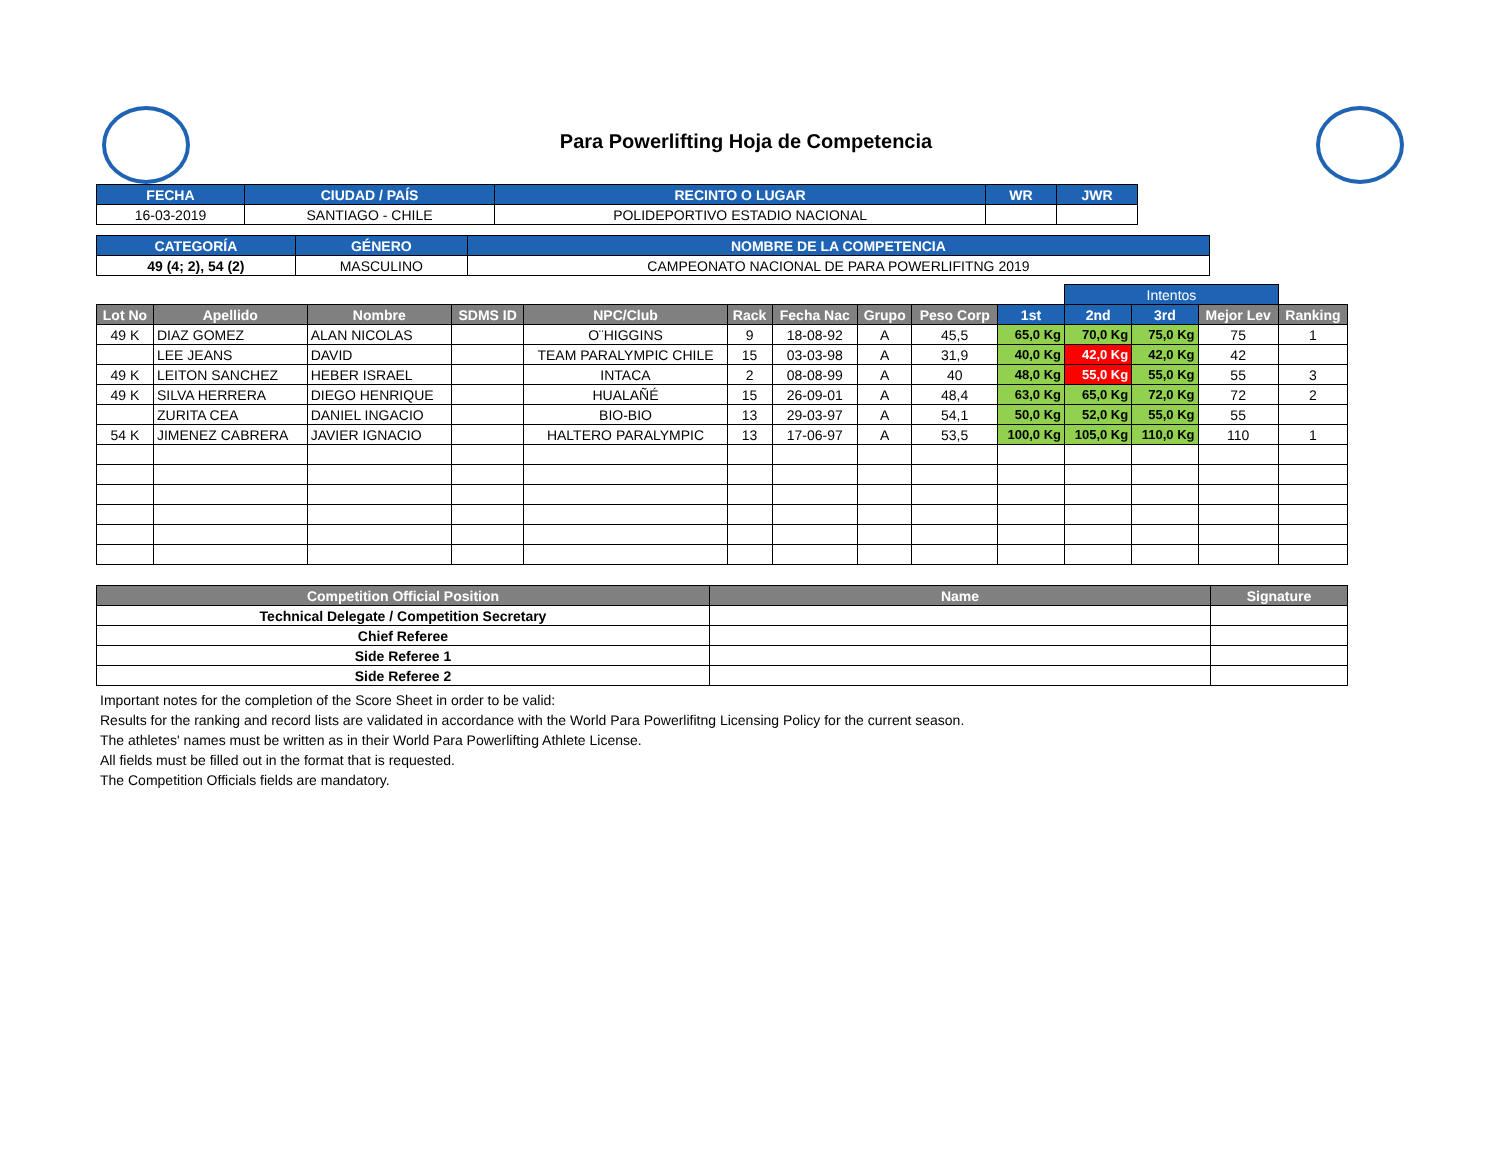Para Powerlifting Hoja de Competencia
| FECHA | CIUDAD / PAÍS | RECINTO O LUGAR | WR | JWR |
| --- | --- | --- | --- | --- |
| 16-03-2019 | SANTIAGO - CHILE | POLIDEPORTIVO ESTADIO NACIONAL | | |
| CATEGORÍA | GÉNERO | NOMBRE DE LA COMPETENCIA |
| --- | --- | --- |
| 49 (4; 2), 54 (2) | MASCULINO | CAMPEONATO NACIONAL DE PARA POWERLIFITNG 2019 |
| | | | | | | | | | | Intentos | | | |
| Lot No | Apellido | Nombre | SDMS ID | NPC/Club | Rack | Fecha Nac | Grupo | Peso Corp | 1st | 2nd | 3rd | Mejor Lev | Ranking |
| 49 K | DIAZ GOMEZ | ALAN NICOLAS | | O¨HIGGINS | 9 | 18-08-92 | A | 45,5 | 65,0 Kg | 70,0 Kg | 75,0 Kg | 75 | 1 |
| | LEE JEANS | DAVID | | TEAM PARALYMPIC CHILE | 15 | 03-03-98 | A | 31,9 | 40,0 Kg | 42,0 Kg | 42,0 Kg | 42 | |
| 49 K | LEITON SANCHEZ | HEBER ISRAEL | | INTACA | 2 | 08-08-99 | A | 40 | 48,0 Kg | 55,0 Kg | 55,0 Kg | 55 | 3 |
| 49 K | SILVA HERRERA | DIEGO HENRIQUE | | HUALAÑÉ | 15 | 26-09-01 | A | 48,4 | 63,0 Kg | 65,0 Kg | 72,0 Kg | 72 | 2 |
| | ZURITA CEA | DANIEL INGACIO | | BIO-BIO | 13 | 29-03-97 | A | 54,1 | 50,0 Kg | 52,0 Kg | 55,0 Kg | 55 | |
| 54 K | JIMENEZ CABRERA | JAVIER IGNACIO | | HALTERO PARALYMPIC | 13 | 17-06-97 | A | 53,5 | 100,0 Kg | 105,0 Kg | 110,0 Kg | 110 | 1 |
| Competition Official Position | Name | Signature |
| --- | --- | --- |
| Technical Delegate / Competition Secretary | | |
| Chief Referee | | |
| Side Referee 1 | | |
| Side Referee 2 | | |
Important notes for the completion of the Score Sheet in order to be valid:
Results for the ranking and record lists are validated in accordance with the World Para Powerlifitng Licensing Policy for the current season.
The athletes' names must be written as in their World Para Powerlifting Athlete License.
All fields must be filled out in the format that is requested.
The Competition Officials fields are mandatory.